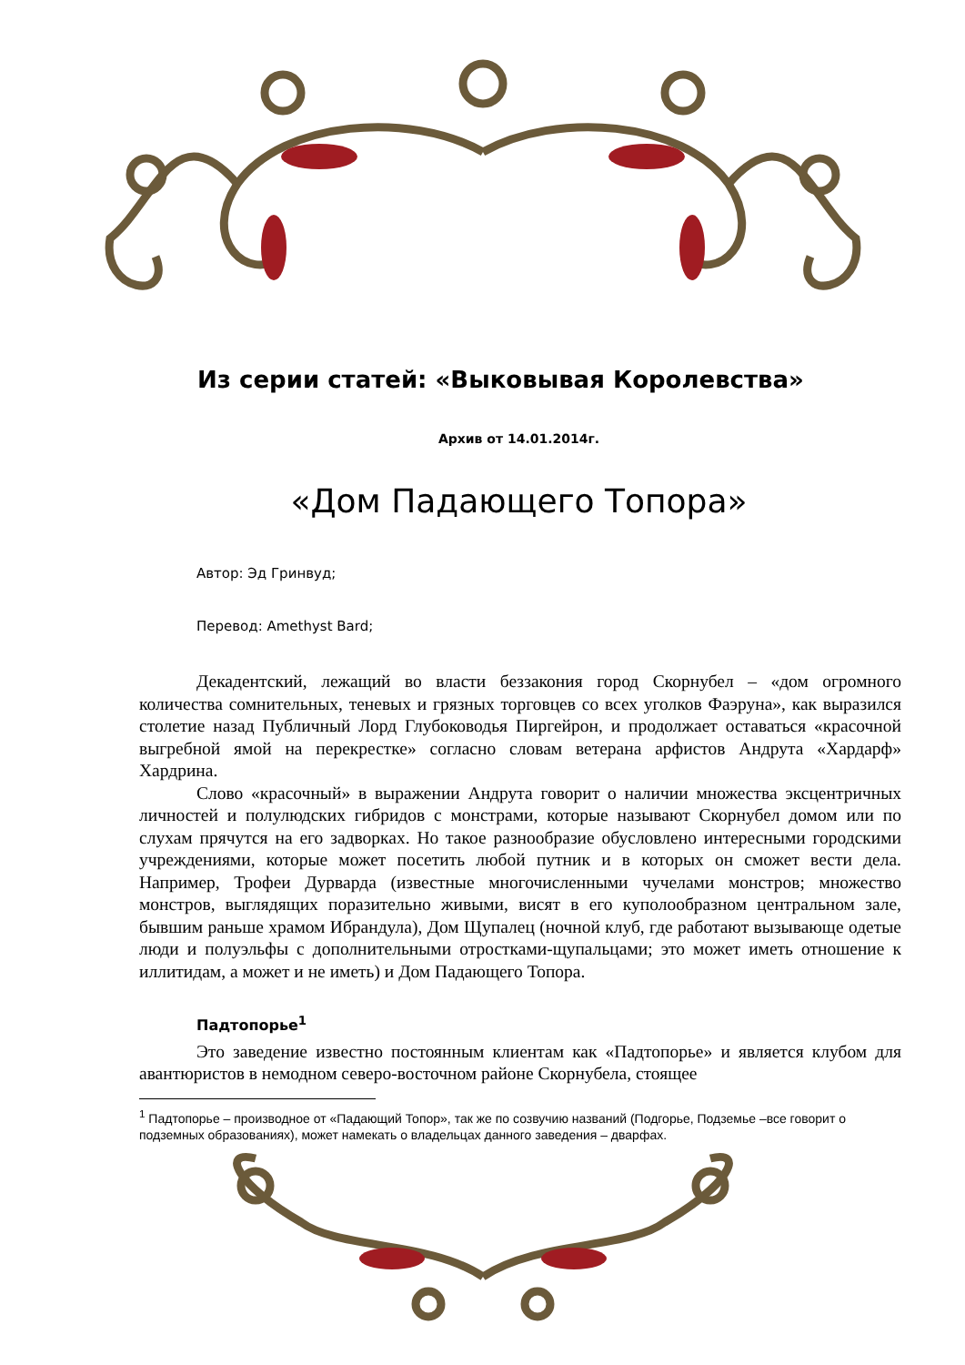Из серии статей: «Выковывая Королевства»
Архив от 14.01.2014г.
«Дом Падающего Топора»
Автор: Эд Гринвуд;
Перевод: Amethyst Bard;
Декадентский, лежащий во власти беззакония город Скорнубел – «дом огромного количества сомнительных, теневых и грязных торговцев со всех уголков Фаэруна», как выразился столетие назад Публичный Лорд Глубоководья Пиргейрон, и продолжает оставаться «красочной выгребной ямой на перекрестке» согласно словам ветерана арфистов Андрута «Хардарф» Хардрина.
Слово «красочный» в выражении Андрута говорит о наличии множества эксцентричных личностей и полулюдских гибридов с монстрами, которые называют Скорнубел домом или по слухам прячутся на его задворках. Но такое разнообразие обусловлено интересными городскими учреждениями, которые может посетить любой путник и в которых он сможет вести дела. Например, Трофеи Дурварда (известные многочисленными чучелами монстров; множество монстров, выглядящих поразительно живыми, висят в его куполообразном центральном зале, бывшим раньше храмом Ибрандула), Дом Щупалец (ночной клуб, где работают вызывающе одетые люди и полуэльфы с дополнительными отростками-щупальцами; это может иметь отношение к иллитидам, а может и не иметь) и Дом Падающего Топора.
Падтопорье<sup>1</sup>
Это заведение известно постоянным клиентам как «Падтопорье» и является клубом для авантюристов в немодном северо-восточном районе Скорнубела, стоящее
<sup>1</sup> Падтопорье – производное от «Падающий Топор», так же по созвучию названий (Подгорье, Подземье –все говорит о подземных образованиях), может намекать о владельцах данного заведения – дварфах.